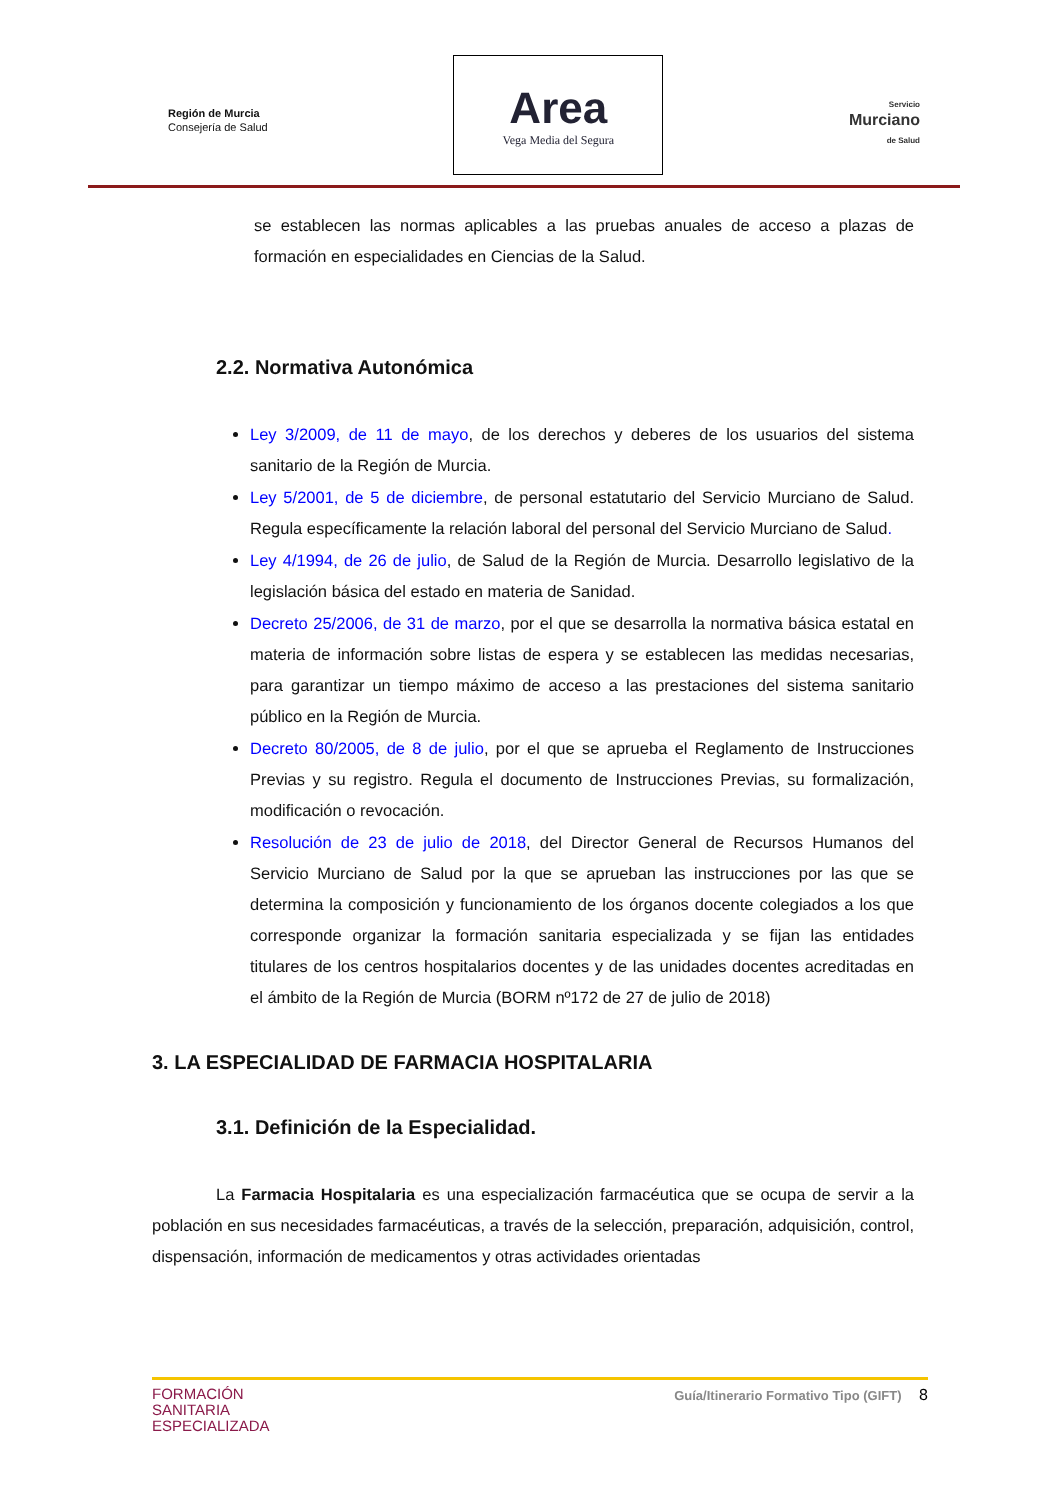Región de Murcia
Consejería de Salud
Area
Vega Media del Segura
Servicio
Murciano
de Salud
se establecen las normas aplicables a las pruebas anuales de acceso a plazas de formación en especialidades en Ciencias de la Salud.
2.2. Normativa Autonómica
Ley 3/2009, de 11 de mayo, de los derechos y deberes de los usuarios del sistema sanitario de la Región de Murcia.
Ley 5/2001, de 5 de diciembre, de personal estatutario del Servicio Murciano de Salud. Regula específicamente la relación laboral del personal del Servicio Murciano de Salud.
Ley 4/1994, de 26 de julio, de Salud de la Región de Murcia. Desarrollo legislativo de la legislación básica del estado en materia de Sanidad.
Decreto 25/2006, de 31 de marzo, por el que se desarrolla la normativa básica estatal en materia de información sobre listas de espera y se establecen las medidas necesarias, para garantizar un tiempo máximo de acceso a las prestaciones del sistema sanitario público en la Región de Murcia.
Decreto 80/2005, de 8 de julio, por el que se aprueba el Reglamento de Instrucciones Previas y su registro. Regula el documento de Instrucciones Previas, su formalización, modificación o revocación.
Resolución de 23 de julio de 2018, del Director General de Recursos Humanos del Servicio Murciano de Salud por la que se aprueban las instrucciones por las que se determina la composición y funcionamiento de los órganos docente colegiados a los que corresponde organizar la formación sanitaria especializada y se fijan las entidades titulares de los centros hospitalarios docentes y de las unidades docentes acreditadas en el ámbito de la Región de Murcia (BORM nº172 de 27 de julio de 2018)
3. LA ESPECIALIDAD DE FARMACIA HOSPITALARIA
3.1. Definición de la Especialidad.
La Farmacia Hospitalaria es una especialización farmacéutica que se ocupa de servir a la población en sus necesidades farmacéuticas, a través de la selección, preparación, adquisición, control, dispensación, información de medicamentos y otras actividades orientadas
FORMACIÓN
SANITARIA
ESPECIALIZADA
Guía/Itinerario Formativo Tipo (GIFT) 8